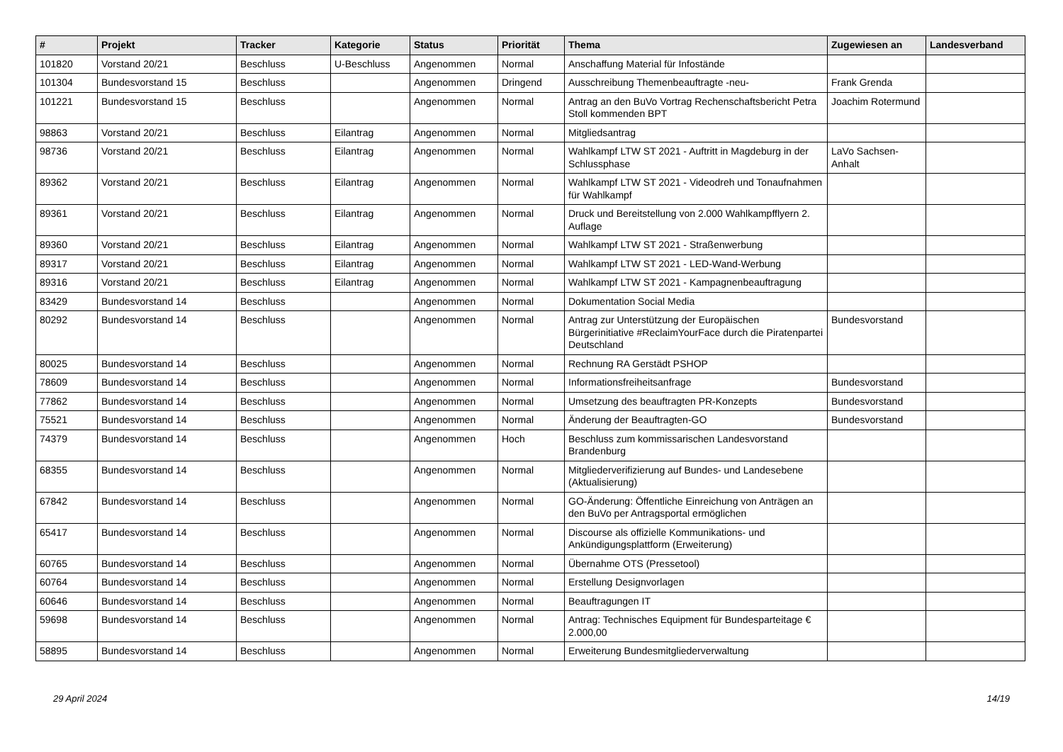| # | Projekt | Tracker | Kategorie | Status | Priorität | Thema | Zugewiesen an | Landesverband |
| --- | --- | --- | --- | --- | --- | --- | --- | --- |
| 101820 | Vorstand 20/21 | Beschluss | U-Beschluss | Angenommen | Normal | Anschaffung Material für Infostände | | |
| 101304 | Bundesvorstand 15 | Beschluss | | Angenommen | Dringend | Ausschreibung Themenbeauftragte -neu- | Frank Grenda | |
| 101221 | Bundesvorstand 15 | Beschluss | | Angenommen | Normal | Antrag an den BuVo Vortrag Rechenschaftsbericht Petra Stoll kommenden BPT | Joachim Rotermund | |
| 98863 | Vorstand 20/21 | Beschluss | Eilantrag | Angenommen | Normal | Mitgliedsantrag | | |
| 98736 | Vorstand 20/21 | Beschluss | Eilantrag | Angenommen | Normal | Wahlkampf LTW ST 2021 - Auftritt in Magdeburg in der Schlussphase | LaVo Sachsen-Anhalt | |
| 89362 | Vorstand 20/21 | Beschluss | Eilantrag | Angenommen | Normal | Wahlkampf LTW ST 2021 - Videodreh und Tonaufnahmen für Wahlkampf | | |
| 89361 | Vorstand 20/21 | Beschluss | Eilantrag | Angenommen | Normal | Druck und Bereitstellung von 2.000 Wahlkampfflyern 2. Auflage | | |
| 89360 | Vorstand 20/21 | Beschluss | Eilantrag | Angenommen | Normal | Wahlkampf LTW ST 2021 - Straßenwerbung | | |
| 89317 | Vorstand 20/21 | Beschluss | Eilantrag | Angenommen | Normal | Wahlkampf LTW ST 2021 - LED-Wand-Werbung | | |
| 89316 | Vorstand 20/21 | Beschluss | Eilantrag | Angenommen | Normal | Wahlkampf LTW ST 2021 - Kampagnenbeauftragung | | |
| 83429 | Bundesvorstand 14 | Beschluss | | Angenommen | Normal | Dokumentation Social Media | | |
| 80292 | Bundesvorstand 14 | Beschluss | | Angenommen | Normal | Antrag zur Unterstützung der Europäischen Bürgerinitiative #ReclaimYourFace durch die Piratenpartei Deutschland | Bundesvorstand | |
| 80025 | Bundesvorstand 14 | Beschluss | | Angenommen | Normal | Rechnung RA Gerstädt PSHOP | | |
| 78609 | Bundesvorstand 14 | Beschluss | | Angenommen | Normal | Informationsfreiheitsanfrage | Bundesvorstand | |
| 77862 | Bundesvorstand 14 | Beschluss | | Angenommen | Normal | Umsetzung des beauftragten PR-Konzepts | Bundesvorstand | |
| 75521 | Bundesvorstand 14 | Beschluss | | Angenommen | Normal | Änderung der Beauftragten-GO | Bundesvorstand | |
| 74379 | Bundesvorstand 14 | Beschluss | | Angenommen | Hoch | Beschluss zum kommissarischen Landesvorstand Brandenburg | | |
| 68355 | Bundesvorstand 14 | Beschluss | | Angenommen | Normal | Mitgliederverifizierung auf Bundes- und Landesebene (Aktualisierung) | | |
| 67842 | Bundesvorstand 14 | Beschluss | | Angenommen | Normal | GO-Änderung: Öffentliche Einreichung von Anträgen an den BuVo per Antragsportal ermöglichen | | |
| 65417 | Bundesvorstand 14 | Beschluss | | Angenommen | Normal | Discourse als offizielle Kommunikations- und Ankündigungsplattform (Erweiterung) | | |
| 60765 | Bundesvorstand 14 | Beschluss | | Angenommen | Normal | Übernahme OTS (Pressetool) | | |
| 60764 | Bundesvorstand 14 | Beschluss | | Angenommen | Normal | Erstellung Designvorlagen | | |
| 60646 | Bundesvorstand 14 | Beschluss | | Angenommen | Normal | Beauftragungen IT | | |
| 59698 | Bundesvorstand 14 | Beschluss | | Angenommen | Normal | Antrag: Technisches Equipment für Bundesparteitage € 2.000,00 | | |
| 58895 | Bundesvorstand 14 | Beschluss | | Angenommen | Normal | Erweiterung Bundesmitgliederverwaltung | | |
29 April 2024 14/19